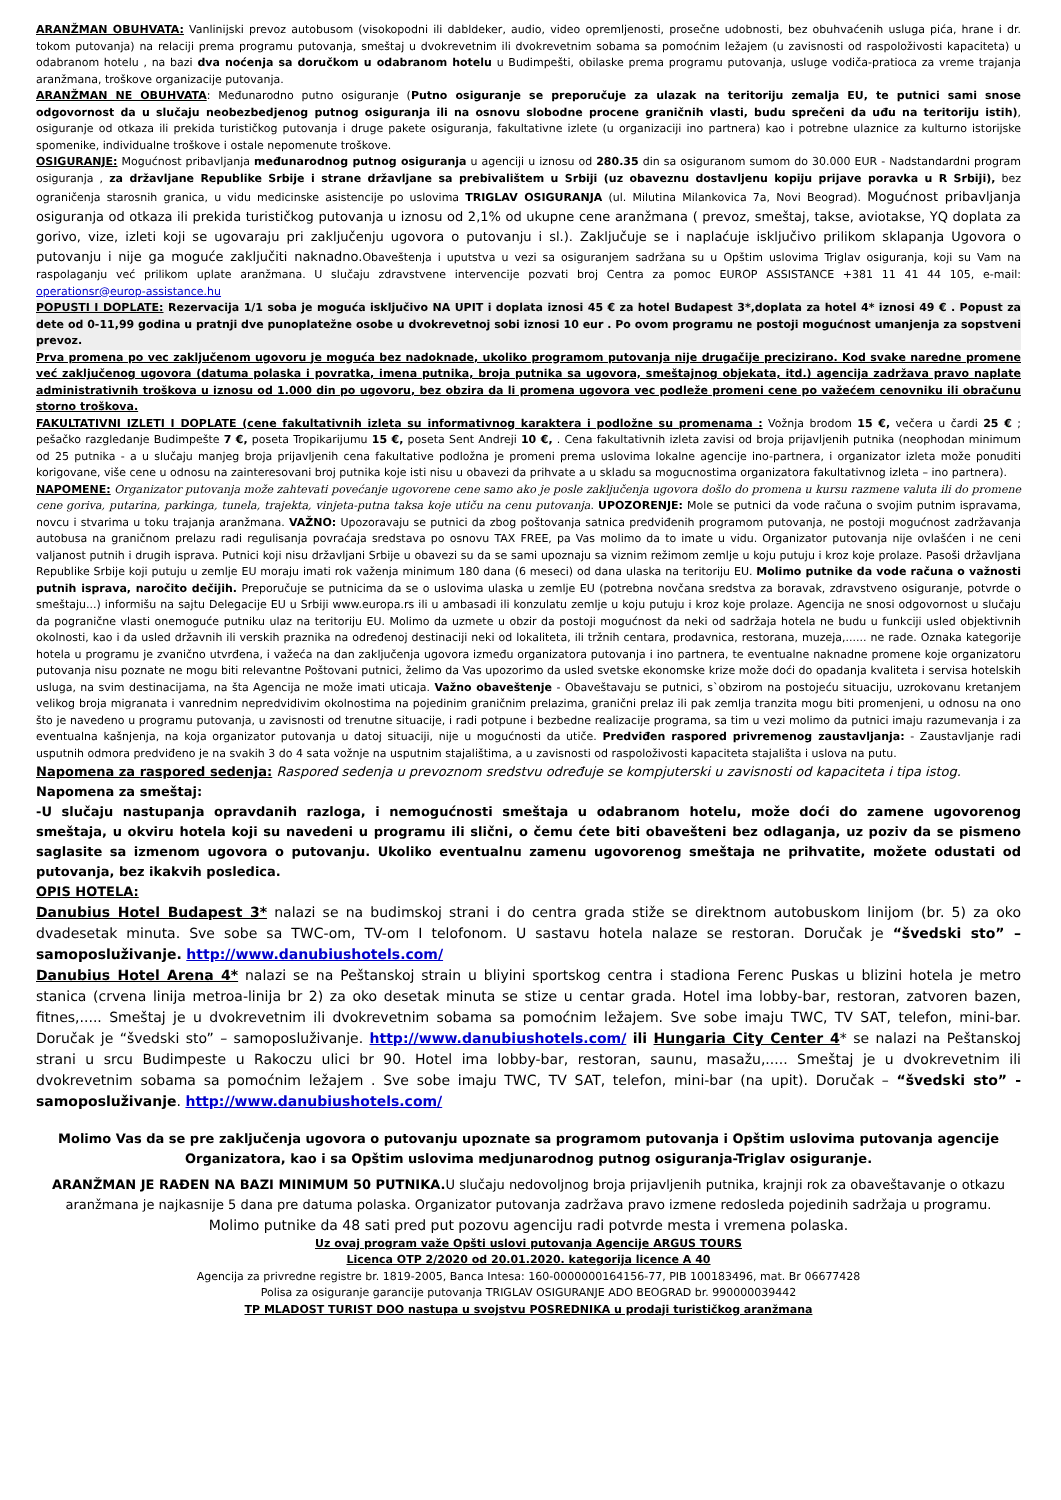ARANŽMAN OBUHVATA: Vanlinijski prevoz autobusom (visokopodni ili dabldeker, audio, video opremljenosti, prosečne udobnosti, bez obuhvaćenih usluga pića, hrane i dr. tokom putovanja) na relaciji prema programu putovanja, smeštaj u dvokrevetnim ili dvokrevetnim sobama sa pomoćnim ležajem (u zavisnosti od raspoloživosti kapaciteta) u odabranom hotelu , na bazi dva noćenja sa doručkom u odabranom hotelu u Budimpešti, obilaske prema programu putovanja, usluge vodiča-pratioca za vreme trajanja aranžmana, troškove organizacije putovanja.
ARANŽMAN NE OBUHVATA: Međunarodno putno osiguranje (Putno osiguranje se preporučuje za ulazak na teritoriju zemalja EU, te putnici sami snose odgovornost da u slučaju neobezbedjenog putnog osiguranja ili na osnovu slobodne procene graničnih vlasti, budu sprečeni da uđu na teritoriju istih), osiguranje od otkaza ili prekida turističkog putovanja i druge pakete osiguranja, fakultativne izlete (u organizaciji ino partnera) kao i potrebne ulaznice za kulturno istorijske spomenike, individualne troškove i ostale nepomenute troškove.
OSIGURANJE: Mogućnost pribavljanja međunarodnog putnog osiguranja u agenciji u iznosu od 280.35 din sa osiguranom sumom do 30.000 EUR - Nadstandardni program osiguranja , za državljane Republike Srbije i strane državljane sa prebivalištem u Srbiji (uz obaveznu dostavljenu kopiju prijave poravka u R Srbiji), bez ograničenja starosnih granica, u vidu medicinske asistencije po uslovima TRIGLAV OSIGURANJA (ul. Milutina Milankovica 7a, Novi Beograd). Mogućnost pribavljanja osiguranja od otkaza ili prekida turističkog putovanja u iznosu od 2,1% od ukupne cene aranžmana ( prevoz, smeštaj, takse, aviotakse, YQ doplata za gorivo, vize, izleti koji se ugovaraju pri zaključenju ugovora o putovanju i sl.). Zaključuje se i naplaćuje isključivo prilikom sklapanja Ugovora o putovanju i nije ga moguće zaključiti naknadno. Obaveštenja i uputstva u vezi sa osiguranjem sadržana su u Opštim uslovima Triglav osiguranja, koji su Vam na raspolaganju već prilikom uplate aranžmana. U slučaju zdravstvene intervencije pozvati broj Centra za pomoc EUROP ASSISTANCE +381 11 41 44 105, e-mail: operationsr@europ-assistance.hu
POPUSTI I DOPLATE: Rezervacija 1/1 soba je moguća isključivo NA UPIT i doplata iznosi 45 € za hotel Budapest 3*,doplata za hotel 4* iznosi 49 € . Popust za dete od 0-11,99 godina u pratnji dve punoplatežne osobe u dvokrevetnoj sobi iznosi 10 eur . Po ovom programu ne postoji mogućnost umanjenja za sopstveni prevoz.
Prva promena po vec zaključenom ugovoru je moguća bez nadoknade, ukoliko programom putovanja nije drugačije precizirano. Kod svake naredne promene već zaključenog ugovora (datuma polaska i povratka, imena putnika, broja putnika sa ugovora, smeštajnog objekata, itd.) agencija zadržava pravo naplate administrativnih troškova u iznosu od 1.000 din po ugovoru, bez obzira da li promena ugovora vec podleže promeni cene po važećem cenovniku ili obračunu storno troškova.
FAKULTATIVNI IZLETI I DOPLATE (cene fakultativnih izleta su informativnog karaktera i podložne su promenama : Vožnja brodom 15 €, večera u čardi 25 € ; pešačko razgledanje Budimpešte 7 €, poseta Tropikarijumu 15 €, poseta Sent Andreji 10 €, . Cena fakultativnih izleta zavisi od broja prijavljenih putnika (neophodan minimum od 25 putnika - a u slučaju manjeg broja prijavljenih cena fakultative podložna je promeni prema uslovima lokalne agencije ino-partnera, i organizator izleta može ponuditi korigovane, više cene u odnosu na zainteresovani broj putnika koje isti nisu u obavezi da prihvate a u skladu sa mogucnostima organizatora fakultativnog izleta – ino partnera).
NAPOMENE: Organizator putovanja može zahtevati povećanje ugovorene cene samo ako je posle zaključenja ugovora došlo do promena u kursu razmene valuta ili do promene cene goriva, putarina, parkinga, tunela, trajekta, vinjeta-putna taksa koje utiču na cenu putovanja. UPOZORENJE: Mole se putnici da vode računa o svojim putnim ispravama, novcu i stvarima u toku trajanja aranžmana. VAŽNO: Upozoravaju se putnici da zbog poštovanja satnica predviđenih programom putovanja, ne postoji mogućnost zadržavanja autobusa na graničnom prelazu radi regulisanja povraćaja sredstava po osnovu TAX FREE, pa Vas molimo da to imate u vidu. Organizator putovanja nije ovlašćen i ne ceni valjanost putnih i drugih isprava. Putnici koji nisu državljani Srbije u obavezi su da se sami upoznaju sa viznim režimom zemlje u koju putuju i kroz koje prolaze. Pasoši državljana Republike Srbije koji putuju u zemlje EU moraju imati rok važenja minimum 180 dana (6 meseci) od dana ulaska na teritoriju EU. Molimo putnike da vode računa o važnosti putnih isprava, naročito dečijih. Preporučuje se putnicima da se o uslovima ulaska u zemlje EU (potrebna novčana sredstva za boravak, zdravstveno osiguranje, potvrde o smeštaju...) informišu na sajtu Delegacije EU u Srbiji www.europa.rs ili u ambasadi ili konzulatu zemlje u koju putuju i kroz koje prolaze. Agencija ne snosi odgovornost u slučaju da pogranične vlasti onemoguće putniku ulaz na teritoriju EU. Molimo da uzmete u obzir da postoji mogućnost da neki od sadržaja hotela ne budu u funkciji usled objektivnih okolnosti, kao i da usled državnih ili verskih praznika na određenoj destinaciji neki od lokaliteta, ili tržnih centara, prodavnica, restorana, muzeja,...... ne rade. Oznaka kategorije hotela u programu je zvanično utvrđena, i važeća na dan zaključenja ugovora između organizatora putovanja i ino partnera, te eventualne naknadne promene koje organizatoru putovanja nisu poznate ne mogu biti relevantne Poštovani putnici, želimo da Vas upozorimo da usled svetske ekonomske krize može doći do opadanja kvaliteta i servisa hotelskih usluga, na svim destinacijama, na šta Agencija ne može imati uticaja. Važno obaveštenje - Obaveštavaju se putnici, s`obzirom na postojeću situaciju, uzrokovanu kretanjem velikog broja migranata i vanrednim nepredvidivim okolnostima na pojedinim graničnim prelazima, granični prelaz ili pak zemlja tranzita mogu biti promenjeni, u odnosu na ono što je navedeno u programu putovanja, u zavisnosti od trenutne situacije, i radi potpune i bezbedne realizacije programa, sa tim u vezi molimo da putnici imaju razumevanja i za eventualna kašnjenja, na koja organizator putovanja u datoj situaciji, nije u mogućnosti da utiče. Predviđen raspored privremenog zaustavljanja: - Zaustavljanje radi usputnih odmora predviđeno je na svakih 3 do 4 sata vožnje na usputnim stajalištima, a u zavisnosti od raspoloživosti kapaciteta stajališta i uslova na putu.
Napomena za raspored sedenja: Raspored sedenja u prevoznom sredstvu određuje se kompjuterski u zavisnosti od kapaciteta i tipa istog.
Napomena za smeštaj:
-U slučaju nastupanja opravdanih razloga, i nemogućnosti smeštaja u odabranom hotelu, može doći do zamene ugovorenog smeštaja, u okviru hotela koji su navedeni u programu ili slični, o čemu ćete biti obavešteni bez odlaganja, uz poziv da se pismeno saglasite sa izmenom ugovora o putovanju. Ukoliko eventualnu zamenu ugovorenog smeštaja ne prihvatite, možete odustati od putovanja, bez ikakvih posledica.
OPIS HOTELA:
Danubius Hotel Budapest 3* nalazi se na budimskoj strani i do centra grada stiže se direktnom autobuskom linijom (br. 5) za oko dvadesetak minuta. Sve sobe sa TWC-om, TV-om I telofonom. U sastavu hotela nalaze se restoran. Doručak je “švedski sto” – samoposluživanje. http://www.danubiushotels.com/
Danubius Hotel Arena 4* nalazi se na Peštanskoj strain u bliyini sportskog centra i stadiona Ferenc Puskas u blizini hotela je metro stanica (crvena linija metroa-linija br 2) za oko desetak minuta se stize u centar grada. Hotel ima lobby-bar, restoran, zatvoren bazen, fitnes,..... Smeštaj je u dvokrevetnim ili dvokrevetnim sobama sa pomoćnim ležajem. Sve sobe imaju TWC, TV SAT, telefon, mini-bar. Doručak je “švedski sto” – samoposluživanje. http://www.danubiushotels.com/ ili Hungaria City Center 4* se nalazi na Peštanskoj strani u srcu Budimpeste u Rakoczu ulici br 90. Hotel ima lobby-bar, restoran, saunu, masažu,..... Smeštaj je u dvokrevetnim ili dvokrevetnim sobama sa pomoćnim ležajem . Sve sobe imaju TWC, TV SAT, telefon, mini-bar (na upit). Doručak – “švedski sto” - samoposluživanje. http://www.danubiushotels.com/
Molimo Vas da se pre zaključenja ugovora o putovanju upoznate sa programom putovanja i Opštim uslovima putovanja agencije Organizatora, kao i sa Opštim uslovima medjunarodnog putnog osiguranja-Triglav osiguranje.
ARANŽMAN JE RAĐEN NA BAZI MINIMUM 50 PUTNIKA. U slučaju nedovoljnog broja prijavljenih putnika, krajnji rok za obaveštavanje o otkazu aranžmana je najkasnije 5 dana pre datuma polaska. Organizator putovanja zadržava pravo izmene redosleda pojedinih sadržaja u programu.
Molimo putnike da 48 sati pred put pozovu agenciju radi potvrde mesta i vremena polaska.
Uz ovaj program važe Opšti uslovi putovanja Agencije ARGUS TOURS
Licenca OTP 2/2020 od 20.01.2020. kategorija licence A 40
Agencija za privredne registre br. 1819-2005, Banca Intesa: 160-0000000164156-77, PIB 100183496, mat. Br 06677428
Polisa za osiguranje garancije putovanja TRIGLAV OSIGURANJE ADO BEOGRAD br. 990000039442
TP MLADOST TURIST DOO nastupa u svojstvu POSREDNIKA u prodaji turističkog aranžmana